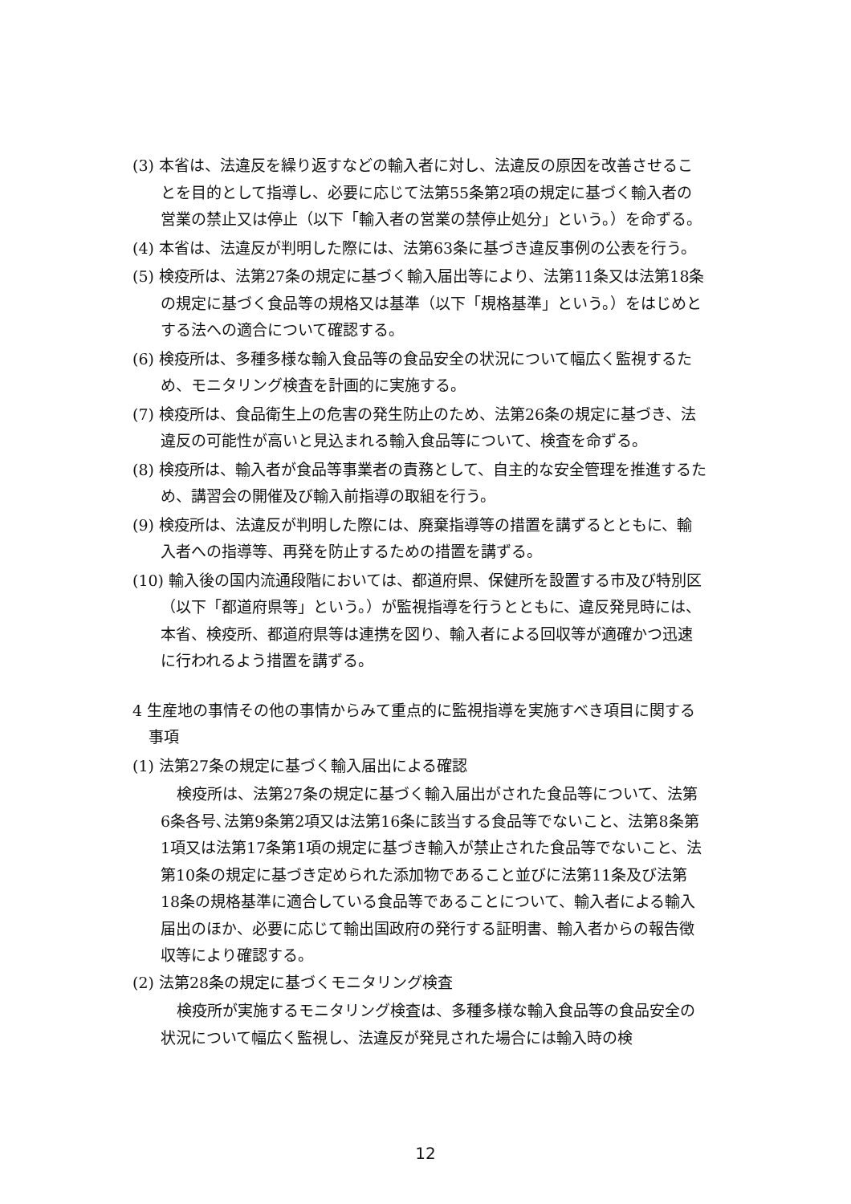(3) 本省は、法違反を繰り返すなどの輸入者に対し、法違反の原因を改善させることを目的として指導し、必要に応じて法第55条第2項の規定に基づく輸入者の営業の禁止又は停止（以下「輸入者の営業の禁停止処分」という。）を命ずる。
(4) 本省は、法違反が判明した際には、法第63条に基づき違反事例の公表を行う。
(5) 検疫所は、法第27条の規定に基づく輸入届出等により、法第11条又は法第18条の規定に基づく食品等の規格又は基準（以下「規格基準」という。）をはじめとする法への適合について確認する。
(6) 検疫所は、多種多様な輸入食品等の食品安全の状況について幅広く監視するため、モニタリング検査を計画的に実施する。
(7) 検疫所は、食品衛生上の危害の発生防止のため、法第26条の規定に基づき、法違反の可能性が高いと見込まれる輸入食品等について、検査を命ずる。
(8) 検疫所は、輸入者が食品等事業者の責務として、自主的な安全管理を推進するため、講習会の開催及び輸入前指導の取組を行う。
(9) 検疫所は、法違反が判明した際には、廃棄指導等の措置を講ずるとともに、輸入者への指導等、再発を防止するための措置を講ずる。
(10) 輸入後の国内流通段階においては、都道府県、保健所を設置する市及び特別区（以下「都道府県等」という。）が監視指導を行うとともに、違反発見時には、本省、検疫所、都道府県等は連携を図り、輸入者による回収等が適確かつ迅速に行われるよう措置を講ずる。
4 生産地の事情その他の事情からみて重点的に監視指導を実施すべき項目に関する事項
(1) 法第27条の規定に基づく輸入届出による確認
検疫所は、法第27条の規定に基づく輸入届出がされた食品等について、法第6条各号､法第9条第2項又は法第16条に該当する食品等でないこと、法第8条第1項又は法第17条第1項の規定に基づき輸入が禁止された食品等でないこと、法第10条の規定に基づき定められた添加物であること並びに法第11条及び法第18条の規格基準に適合している食品等であることについて、輸入者による輸入届出のほか、必要に応じて輸出国政府の発行する証明書、輸入者からの報告徴収等により確認する。
(2) 法第28条の規定に基づくモニタリング検査
検疫所が実施するモニタリング検査は、多種多様な輸入食品等の食品安全の状況について幅広く監視し、法違反が発見された場合には輸入時の検
12